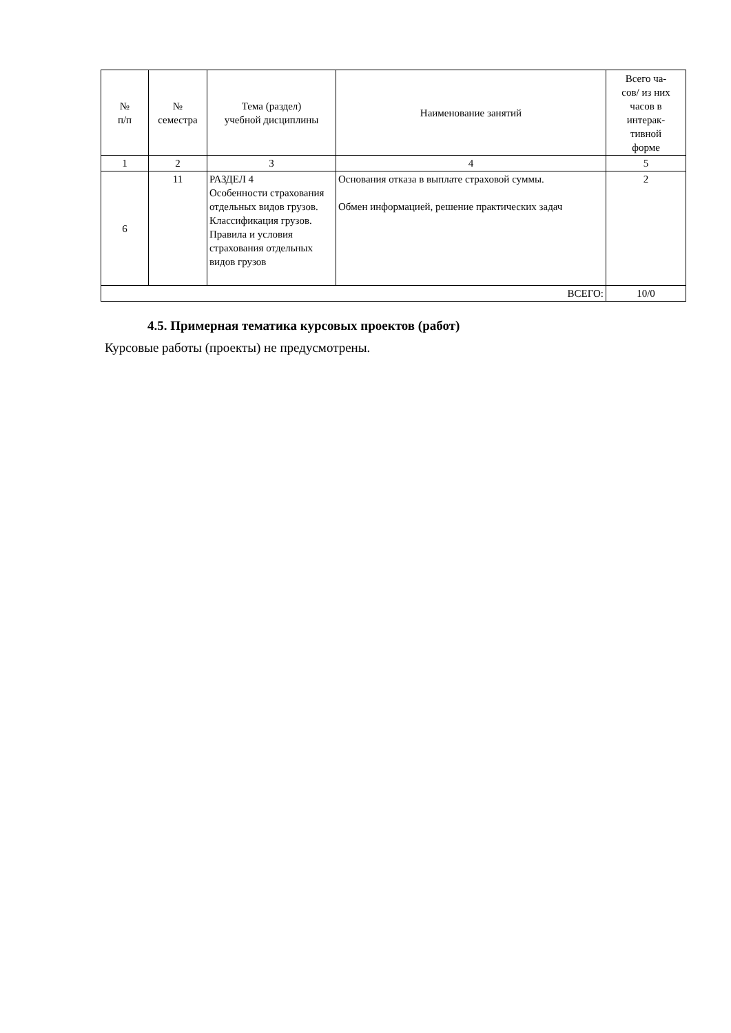| № п/п | № семестра | Тема (раздел) учебной дисциплины | Наименование занятий | Всего ча- сов/ из них часов в интерак- тивной форме |
| --- | --- | --- | --- | --- |
| 1 | 2 | 3 | 4 | 5 |
| 6 | 11 | РАЗДЕЛ 4 Особенности страхования отдельных видов грузов. Классификация грузов. Правила и условия страхования отдельных видов грузов | Основания отказа в выплате страховой суммы. Обмен информацией, решение практических задач | 2 |
| ВСЕГО: | | | | 10/0 |
4.5. Примерная тематика курсовых проектов (работ)
Курсовые работы (проекты) не предусмотрены.